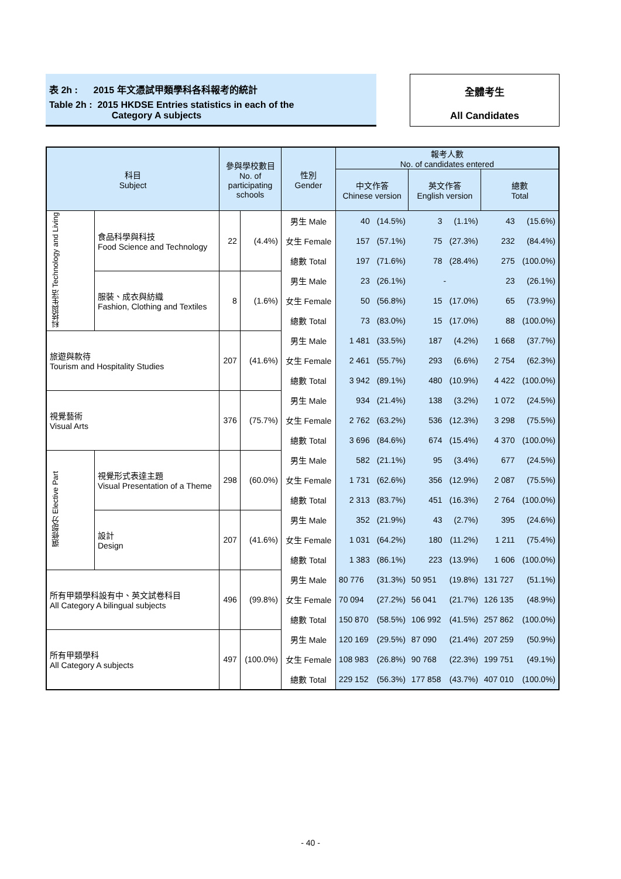表 2h : 2015 年文憑試甲類學科各科報考的統計
Table 2h : 2015 HKDSE Entries statistics in each of the
Category A subjects
全體考生
All Candidates
| 科目 Subject | | 參與學校數目 No. of participating schools | | 性別 Gender | 報考人數 No. of candidates entered | | | | | |
| --- | --- | --- | --- | --- | --- | --- | --- | --- | --- | --- |
| | | | | | 中文作答 Chinese version | | 英文作答 English version | | 總數 Total | |
| 科技與生活 Technology and Living | 食品科學與科技 Food Science and Technology | 22 | (4.4%) | 男生 Male | 40 | (14.5%) | 3 | (1.1%) | 43 | (15.6%) |
| | | | | 女生 Female | 157 | (57.1%) | 75 | (27.3%) | 232 | (84.4%) |
| | | | | 總數 Total | 197 | (71.6%) | 78 | (28.4%) | 275 | (100.0%) |
| | 服裝、成衣與紡織 Fashion, Clothing and Textiles | 8 | (1.6%) | 男生 Male | 23 | (26.1%) | - | | 23 | (26.1%) |
| | | | | 女生 Female | 50 | (56.8%) | 15 | (17.0%) | 65 | (73.9%) |
| | | | | 總數 Total | 73 | (83.0%) | 15 | (17.0%) | 88 | (100.0%) |
| 旅遊與款待 Tourism and Hospitality Studies | | 207 | (41.6%) | 男生 Male | 1 481 | (33.5%) | 187 | (4.2%) | 1 668 | (37.7%) |
| | | | | 女生 Female | 2 461 | (55.7%) | 293 | (6.6%) | 2 754 | (62.3%) |
| | | | | 總數 Total | 3 942 | (89.1%) | 480 | (10.9%) | 4 422 | (100.0%) |
| 視覺藝術 Visual Arts | | 376 | (75.7%) | 男生 Male | 934 | (21.4%) | 138 | (3.2%) | 1 072 | (24.5%) |
| | | | | 女生 Female | 2 762 | (63.2%) | 536 | (12.3%) | 3 298 | (75.5%) |
| | | | | 總數 Total | 3 696 | (84.6%) | 674 | (15.4%) | 4 370 | (100.0%) |
| 選修部分 Elective Part | 視覺形式表達主題 Visual Presentation of a Theme | 298 | (60.0%) | 男生 Male | 582 | (21.1%) | 95 | (3.4%) | 677 | (24.5%) |
| | | | | 女生 Female | 1 731 | (62.6%) | 356 | (12.9%) | 2 087 | (75.5%) |
| | | | | 總數 Total | 2 313 | (83.7%) | 451 | (16.3%) | 2 764 | (100.0%) |
| | 設計 Design | 207 | (41.6%) | 男生 Male | 352 | (21.9%) | 43 | (2.7%) | 395 | (24.6%) |
| | | | | 女生 Female | 1 031 | (64.2%) | 180 | (11.2%) | 1 211 | (75.4%) |
| | | | | 總數 Total | 1 383 | (86.1%) | 223 | (13.9%) | 1 606 | (100.0%) |
| 所有甲類學科設有中、英文試卷科目 All Category A bilingual subjects | | 496 | (99.8%) | 男生 Male | 80 776 | (31.3%) | 50 951 | (19.8%) | 131 727 | (51.1%) |
| | | | | 女生 Female | 70 094 | (27.2%) | 56 041 | (21.7%) | 126 135 | (48.9%) |
| | | | | 總數 Total | 150 870 | (58.5%) | 106 992 | (41.5%) | 257 862 | (100.0%) |
| 所有甲類學科 All Category A subjects | | 497 | (100.0%) | 男生 Male | 120 169 | (29.5%) | 87 090 | (21.4%) | 207 259 | (50.9%) |
| | | | | 女生 Female | 108 983 | (26.8%) | 90 768 | (22.3%) | 199 751 | (49.1%) |
| | | | | 總數 Total | 229 152 | (56.3%) | 177 858 | (43.7%) | 407 010 | (100.0%) |
- 40 -